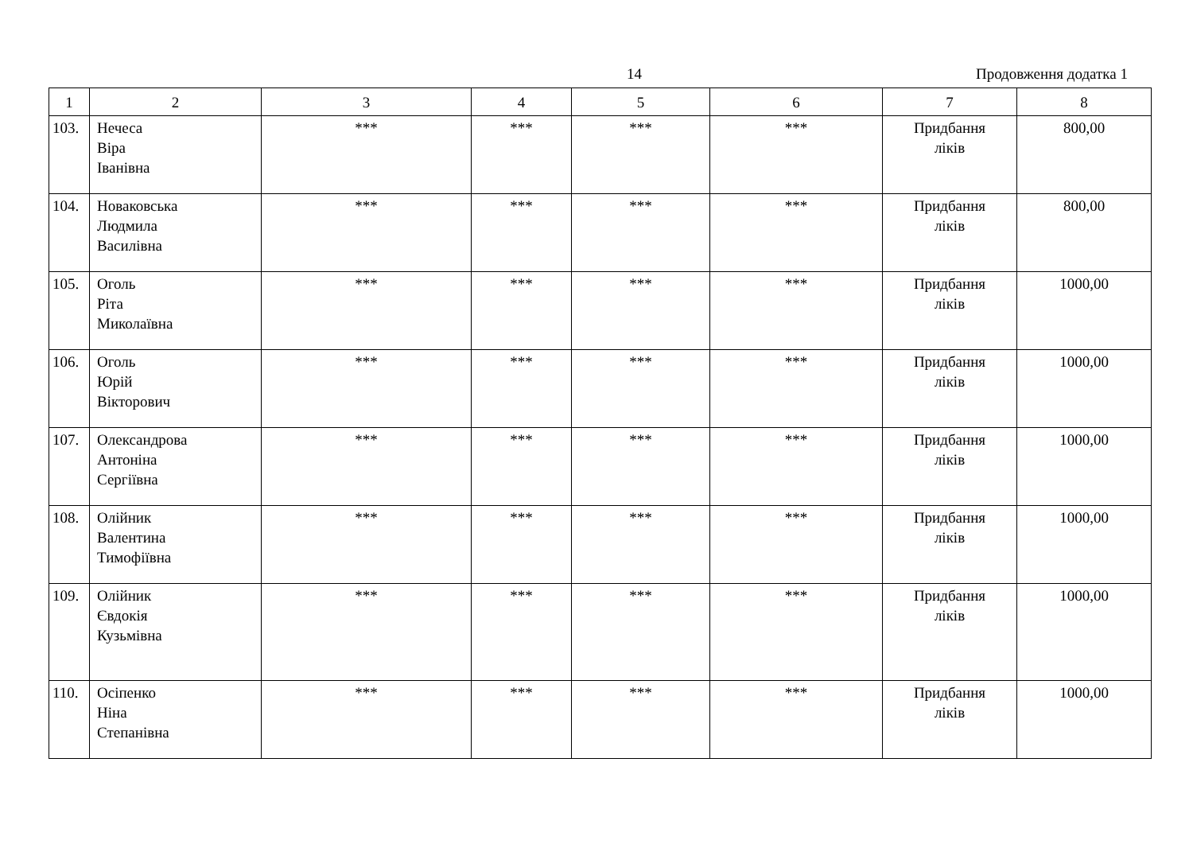14 Продовження додатка 1
| 1 | 2 | 3 | 4 | 5 | 6 | 7 | 8 |
| --- | --- | --- | --- | --- | --- | --- | --- |
| 103. | Нечеса Віра Іванівна | *** | *** | *** | *** | Придбання ліків | 800,00 |
| 104. | Новаковська Людмила Василівна | *** | *** | *** | *** | Придбання ліків | 800,00 |
| 105. | Оголь Ріта Миколаївна | *** | *** | *** | *** | Придбання ліків | 1000,00 |
| 106. | Оголь Юрій Вікторович | *** | *** | *** | *** | Придбання ліків | 1000,00 |
| 107. | Олександрова Антоніна Сергіївна | *** | *** | *** | *** | Придбання ліків | 1000,00 |
| 108. | Олійник Валентина Тимофіївна | *** | *** | *** | *** | Придбання ліків | 1000,00 |
| 109. | Олійник Євдокія Кузьмівна | *** | *** | *** | *** | Придбання ліків | 1000,00 |
| 110. | Осіпенко Ніна Степанівна | *** | *** | *** | *** | Придбання ліків | 1000,00 |